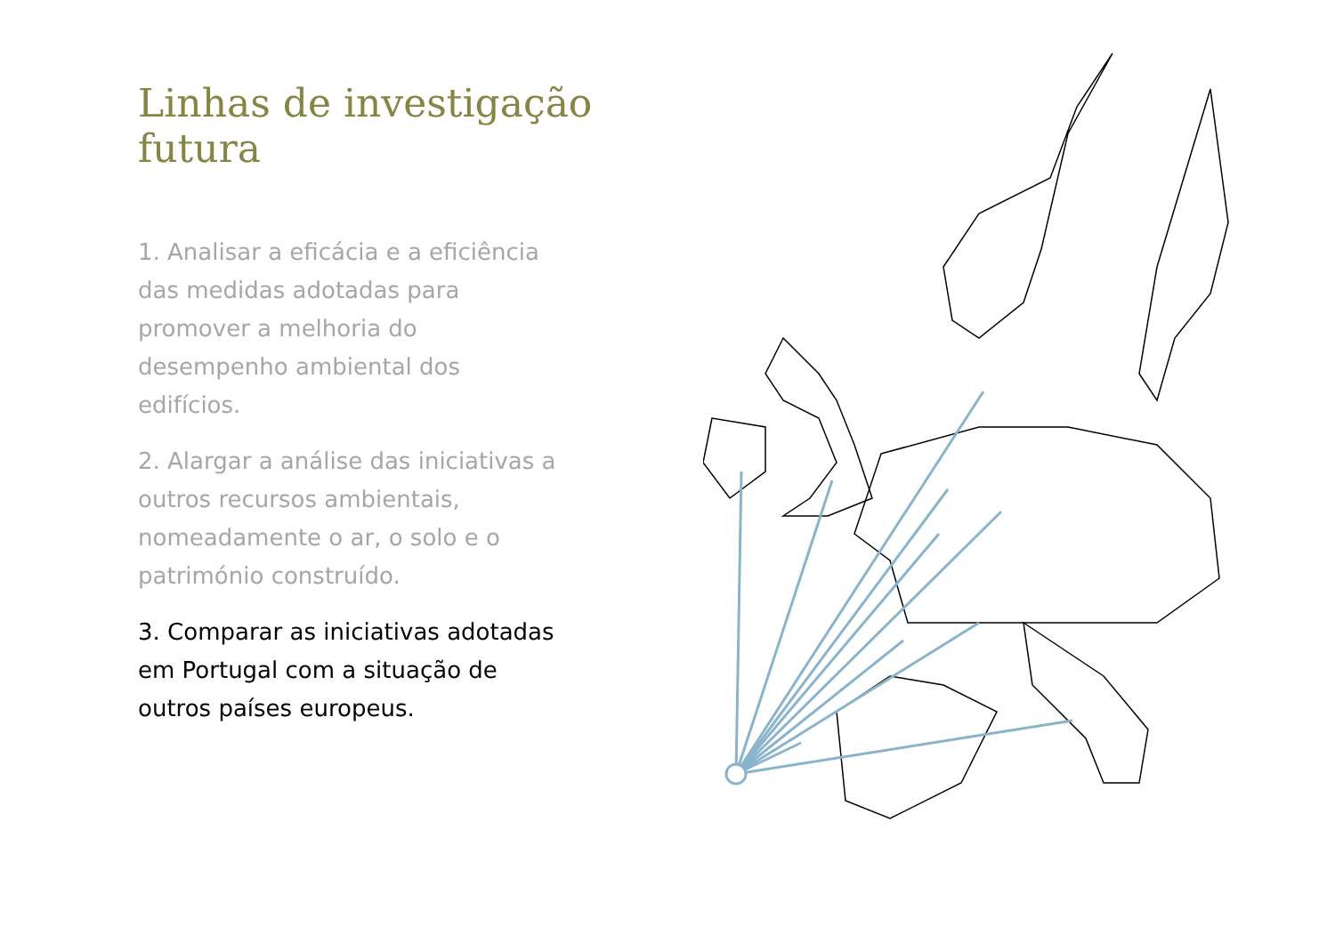Linhas de investigação futura
1. Analisar a eficácia e a eficiência das medidas adotadas para promover a melhoria do desempenho ambiental dos edifícios.
2. Alargar a análise das iniciativas a outros recursos ambientais, nomeadamente o ar, o solo e o património construído.
3. Comparar as iniciativas adotadas em Portugal com a situação de outros países europeus.